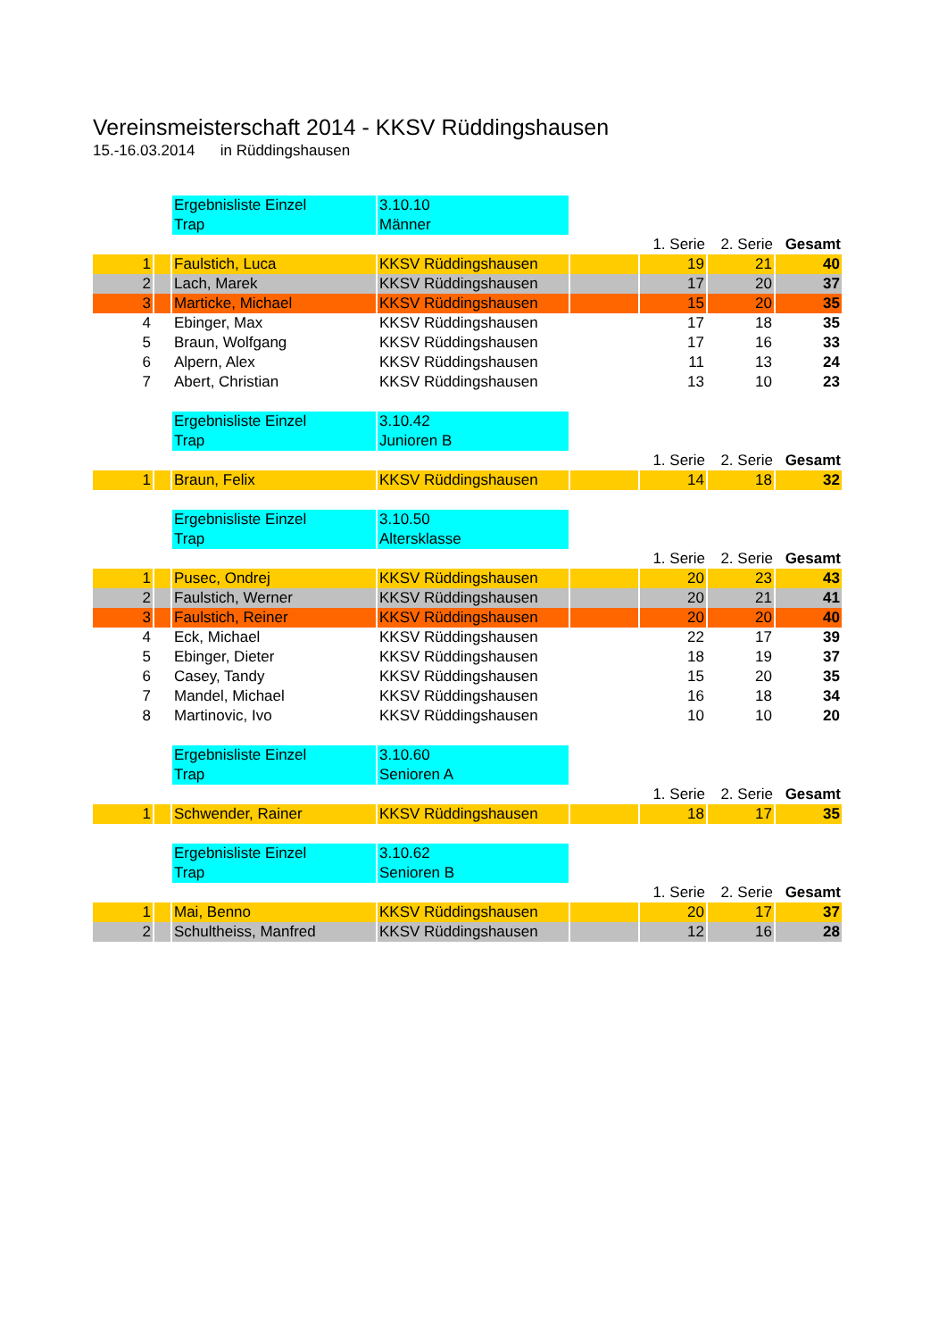Vereinsmeisterschaft 2014 - KKSV Rüddingshausen
15.-16.03.2014 in Rüddingshausen
| | | Ergebnisliste Einzel | 3.10.10 | | | | |
| | | Trap | Männer | | | | |
| | | | | | 1. Serie | 2. Serie | Gesamt |
| 1 | | Faulstich, Luca | KKSV Rüddingshausen | | 19 | 21 | 40 |
| 2 | | Lach, Marek | KKSV Rüddingshausen | | 17 | 20 | 37 |
| 3 | | Marticke, Michael | KKSV Rüddingshausen | | 15 | 20 | 35 |
| 4 | | Ebinger, Max | KKSV Rüddingshausen | | 17 | 18 | 35 |
| 5 | | Braun, Wolfgang | KKSV Rüddingshausen | | 17 | 16 | 33 |
| 6 | | Alpern, Alex | KKSV Rüddingshausen | | 11 | 13 | 24 |
| 7 | | Abert, Christian | KKSV Rüddingshausen | | 13 | 10 | 23 |
| | | Ergebnisliste Einzel | 3.10.42 | | | | |
| | | Trap | Junioren B | | | | |
| | | | | | 1. Serie | 2. Serie | Gesamt |
| 1 | | Braun, Felix | KKSV Rüddingshausen | | 14 | 18 | 32 |
| | | Ergebnisliste Einzel | 3.10.50 | | | | |
| | | Trap | Altersklasse | | | | |
| | | | | | 1. Serie | 2. Serie | Gesamt |
| 1 | | Pusec, Ondrej | KKSV Rüddingshausen | | 20 | 23 | 43 |
| 2 | | Faulstich, Werner | KKSV Rüddingshausen | | 20 | 21 | 41 |
| 3 | | Faulstich, Reiner | KKSV Rüddingshausen | | 20 | 20 | 40 |
| 4 | | Eck, Michael | KKSV Rüddingshausen | | 22 | 17 | 39 |
| 5 | | Ebinger, Dieter | KKSV Rüddingshausen | | 18 | 19 | 37 |
| 6 | | Casey, Tandy | KKSV Rüddingshausen | | 15 | 20 | 35 |
| 7 | | Mandel, Michael | KKSV Rüddingshausen | | 16 | 18 | 34 |
| 8 | | Martinovic, Ivo | KKSV Rüddingshausen | | 10 | 10 | 20 |
| | | Ergebnisliste Einzel | 3.10.60 | | | | |
| | | Trap | Senioren A | | | | |
| | | | | | 1. Serie | 2. Serie | Gesamt |
| 1 | | Schwender, Rainer | KKSV Rüddingshausen | | 18 | 17 | 35 |
| | | Ergebnisliste Einzel | 3.10.62 | | | | |
| | | Trap | Senioren B | | | | |
| | | | | | 1. Serie | 2. Serie | Gesamt |
| 1 | | Mai, Benno | KKSV Rüddingshausen | | 20 | 17 | 37 |
| 2 | | Schultheiss, Manfred | KKSV Rüddingshausen | | 12 | 16 | 28 |